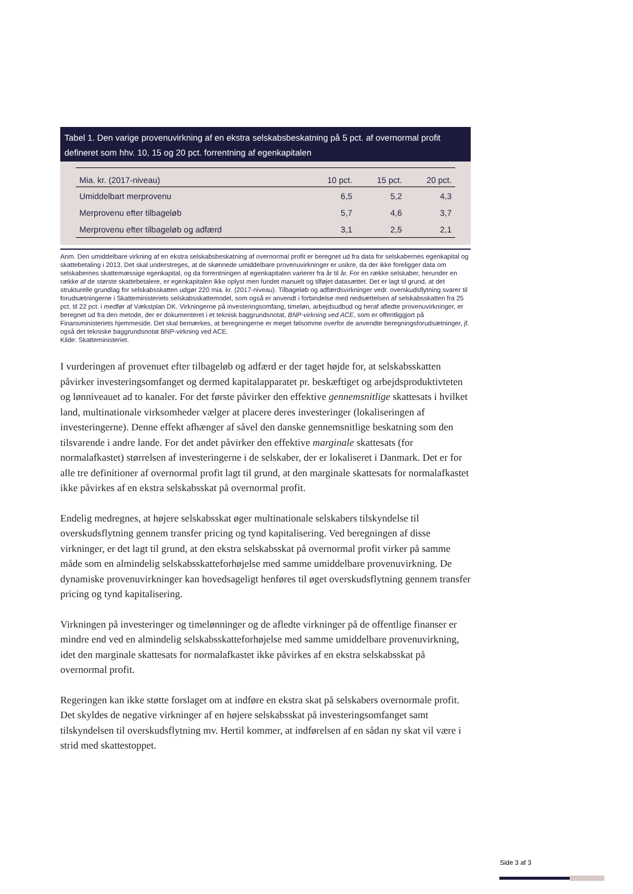Tabel 1. Den varige provenuvirkning af en ekstra selskabsbeskatning på 5 pct. af overnormal profit defineret som hhv. 10, 15 og 20 pct. forrentning af egenkapitalen
| Mia. kr. (2017-niveau) | 10 pct. | 15 pct. | 20 pct. |
| --- | --- | --- | --- |
| Umiddelbart merprovenu | 6,5 | 5,2 | 4,3 |
| Merprovenu efter tilbageløb | 5,7 | 4,6 | 3,7 |
| Merprovenu efter tilbageløb og adfærd | 3,1 | 2,5 | 2,1 |
Anm. Den umiddelbare virkning af en ekstra selskabsbeskatning af overnormal profit er beregnet ud fra data for selskabernes egenkapital og skattebetaling i 2013. Det skal understreges, at de skønnede umiddelbare provenuvirkninger er usikre, da der ikke foreligger data om selskabernes skattemæssige egenkapital, og da forrentningen af egenkapitalen varierer fra år til år. For en række selskaber, herunder en række af de største skattebetalere, er egenkapitalen ikke oplyst men fundet manuelt og tilføjet datasættet. Det er lagt til grund, at det strukturelle grundlag for selskabsskatten udgør 220 mia. kr. (2017-niveau). Tilbageløb og adfærdsvirkninger vedr. overskudsflytning svarer til forudsætningerne i Skatteministeriets selskabsskattemodel, som også er anvendt i forbindelse med nedsættelsen af selskabsskatten fra 25 pct. til 22 pct. i medfør af Vækstplan DK. Virkningerne på investeringsomfang, timeløn, arbejdsudbud og heraf afledte provenuvirkninger, er beregnet ud fra den metode, der er dokumenteret i et teknisk baggrundsnotat, BNP-virkning ved ACE, som er offentliggjort på Finansministeriets hjemmeside. Det skal bemærkes, at beregningerne er meget følsomme overfor de anvendte beregningsforudsætninger, jf. også det tekniske baggrundsnotat BNP-virkning ved ACE.
Kilde: Skatteministeriet.
I vurderingen af provenuet efter tilbageløb og adfærd er der taget højde for, at selskabsskatten påvirker investeringsomfanget og dermed kapitalapparatet pr. beskæftiget og arbejdsproduktivteten og lønniveauet ad to kanaler. For det første påvirker den effektive gennemsnitlige skattesats i hvilket land, multinationale virksomheder vælger at placere deres investeringer (lokaliseringen af investeringerne). Denne effekt afhænger af såvel den danske gennemsnitlige beskatning som den tilsvarende i andre lande. For det andet påvirker den effektive marginale skattesats (for normalafkastet) størrelsen af investeringerne i de selskaber, der er lokaliseret i Danmark. Det er for alle tre definitioner af overnormal profit lagt til grund, at den marginale skattesats for normalafkastet ikke påvirkes af en ekstra selskabsskat på overnormal profit.
Endelig medregnes, at højere selskabsskat øger multinationale selskabers tilskyndelse til overskudsflytning gennem transfer pricing og tynd kapitalisering. Ved beregningen af disse virkninger, er det lagt til grund, at den ekstra selskabsskat på overnormal profit virker på samme måde som en almindelig selskabsskatteforhøjelse med samme umiddelbare provenuvirkning. De dynamiske provenuvirkninger kan hovedsageligt henføres til øget overskudsflytning gennem transfer pricing og tynd kapitalisering.
Virkningen på investeringer og timelønninger og de afledte virkninger på de offentlige finanser er mindre end ved en almindelig selskabsskatteforhøjelse med samme umiddelbare provenuvirkning, idet den marginale skattesats for normalafkastet ikke påvirkes af en ekstra selskabsskat på overnormal profit.
Regeringen kan ikke støtte forslaget om at indføre en ekstra skat på selskabers overnormale profit. Det skyldes de negative virkninger af en højere selskabsskat på investeringsomfanget samt tilskyndelsen til overskudsflytning mv. Hertil kommer, at indførelsen af en sådan ny skat vil være i strid med skattestoppet.
Side 3 af 3